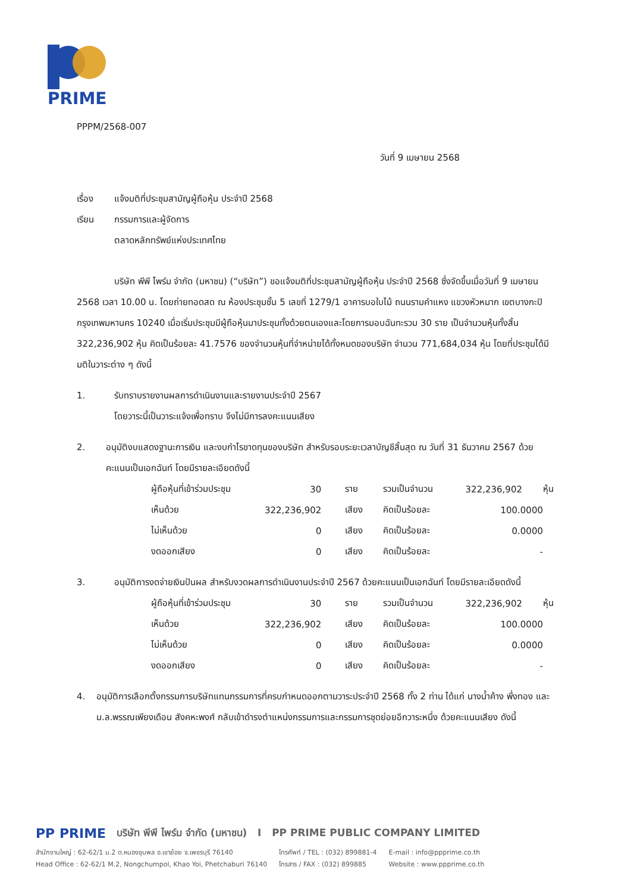PRIME
PPPM/2568-007
วันที่ 9 เมษายน 2568
เรื่อง แจ้งมติที่ประชุมสามัญผู้ถือหุ้น ประจำปี 2568
เรียน กรรมการและผู้จัดการ
ตลาดหลักทรัพย์แห่งประเทศไทย
บริษัท พีพี ไพร์ม จำกัด (มหาชน) (“บริษัท”) ขอแจ้งมติที่ประชุมสามัญผู้ถือหุ้น ประจำปี 2568 ซึ่งจัดขึ้นเมื่อวันที่ 9 เมษายน 2568 เวลา 10.00 น. โดยถ่ายทอดสด ณ ห้องประชุมชั้น 5 เลขที่ 1279/1 อาคารบอใบไม้ ถนนรามคำแหง แขวงหัวหมาก เขตบางกะปิ กรุงเทพมหานคร 10240 เมื่อเริ่มประชุมมีผู้ถือหุ้นมาประชุมทั้งด้วยตนเองและโดยการมอบฉันทะรวม 30 ราย เป็นจำนวนหุ้นทั้งสิ้น 322,236,902 หุ้น คิดเป็นร้อยละ 41.7576 ของจำนวนหุ้นที่จำหน่ายได้ทั้งหมดของบริษัท จำนวน 771,684,034 หุ้น โดยที่ประชุมได้มีมติในวาระต่าง ๆ ดังนี้
1. รับทราบรายงานผลการดำเนินงานและรายงานประจำปี 2567
โดยวาระนี้เป็นวาระแจ้งเพื่อทราบ จึงไม่มีการลงคะแนนเสียง
2. อนุมัติงบแสดงฐานะการเงิน และงบกำไรขาดทุนของบริษัท สำหรับรอบระยะเวลาบัญชีสิ้นสุด ณ วันที่ 31 ธันวาคม 2567 ด้วยคะแนนเป็นเอกฉันท์ โดยมีรายละเอียดดังนี้
| ผู้ถือหุ้นที่เข้าร่วมประชุม | 30 | ราย | รวมเป็นจำนวน | 322,236,902 | หุ้น |
| เห็นด้วย | 322,236,902 | เสียง | คิดเป็นร้อยละ | 100.0000 | |
| ไม่เห็นด้วย | 0 | เสียง | คิดเป็นร้อยละ | 0.0000 | |
| งดออกเสียง | 0 | เสียง | คิดเป็นร้อยละ | - | |
3. อนุมัติการงดจ่ายเงินปันผล สำหรับงวดผลการดำเนินงานประจำปี 2567 ด้วยคะแนนเป็นเอกฉันท์ โดยมีรายละเอียดดังนี้
| ผู้ถือหุ้นที่เข้าร่วมประชุม | 30 | ราย | รวมเป็นจำนวน | 322,236,902 | หุ้น |
| เห็นด้วย | 322,236,902 | เสียง | คิดเป็นร้อยละ | 100.0000 | |
| ไม่เห็นด้วย | 0 | เสียง | คิดเป็นร้อยละ | 0.0000 | |
| งดออกเสียง | 0 | เสียง | คิดเป็นร้อยละ | - | |
4. อนุมัติการเลือกตั้งกรรมการบริษัทแทนกรรมการที่ครบกำหนดออกตามวาระประจำปี 2568 ทั้ง 2 ท่าน ได้แก่ นางน้ำค้าง พึ่งทอง และ ม.ล.พรรณเพียงเดือน สังคหะพงศ์ กลับเข้าดำรงตำแหน่งกรรมการและกรรมการชุดย่อยอีกวาระหนึ่ง ด้วยคะแนนเสียง ดังนี้
PP PRIME บริษัท พีพี ไพร์ม จำกัด (มหาชน) I PP PRIME PUBLIC COMPANY LIMITED
สำนักงานใหญ่ : 62-62/1 ม.2 ต.หนองชุมพล อ.เขาย้อย จ.เพชรบุรี 76140
Head Office : 62-62/1 M.2, Nongchumpol, Khao Yoi, Phetchaburi 76140
โทรศัพท์ / TEL : (032) 899881-4
โทรสาร / FAX : (032) 899885
E-mail : info@ppprime.co.th
Website : www.ppprime.co.th